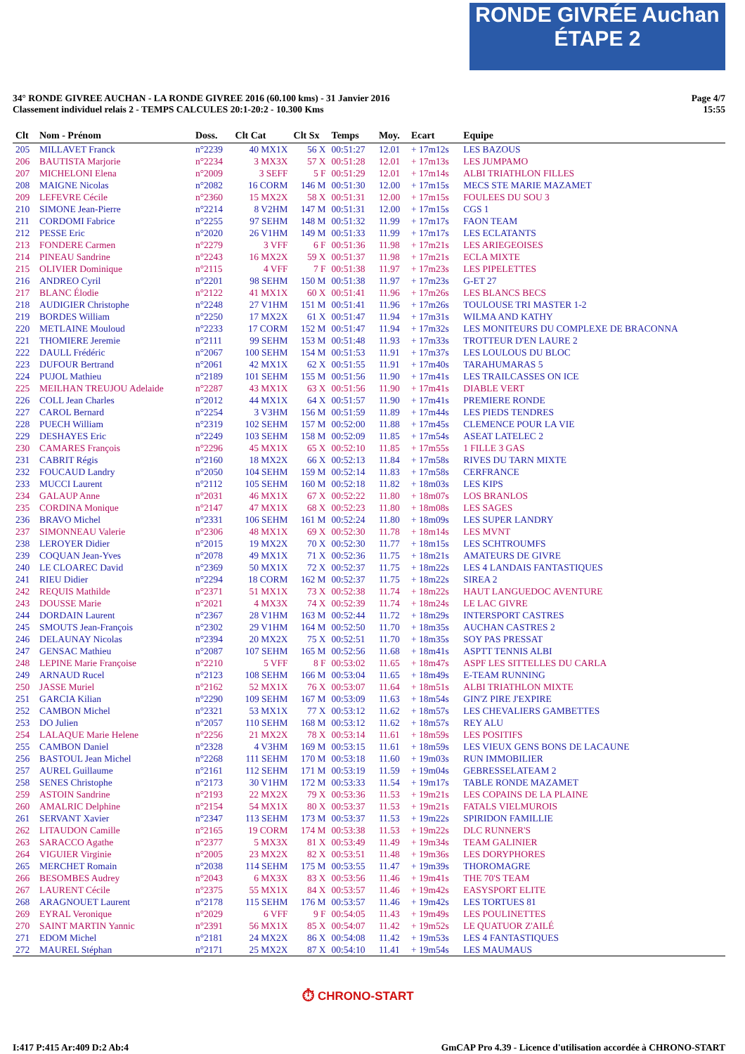RONDE GIVRÉE Auchan
ÉTAPE 2
34° RONDE GIVREE AUCHAN - LA RONDE GIVREE 2016 (60.100 kms) - 31 Janvier 2016
Classement individuel relais 2 - TEMPS CALCULES 20:1-20:2 - 10.300 Kms
Page 4/7
15:55
| Clt | Nom - Prénom | Doss. | Clt Cat | Clt Sx | Temps | Moy. | Ecart | Equipe |
| --- | --- | --- | --- | --- | --- | --- | --- | --- |
| 205 | MILLAVET Franck | n°2239 | 40 MX1X | 56 X | 00:51:27 | 12.01 | + 17m12s | LES BAZOUS |
| 206 | BAUTISTA Marjorie | n°2234 | 3 MX3X | 57 X | 00:51:28 | 12.01 | + 17m13s | LES JUMPAMO |
| 207 | MICHELONI Elena | n°2009 | 3 SEFF | 5 F | 00:51:29 | 12.01 | + 17m14s | ALBI TRIATHLON FILLES |
| 208 | MAIGNE Nicolas | n°2082 | 16 CORM | 146 M | 00:51:30 | 12.00 | + 17m15s | MECS STE MARIE MAZAMET |
| 209 | LEFEVRE Cécile | n°2360 | 15 MX2X | 58 X | 00:51:31 | 12.00 | + 17m15s | FOULEES DU SOU 3 |
| 210 | SIMONE Jean-Pierre | n°2214 | 8 V2HM | 147 M | 00:51:31 | 12.00 | + 17m15s | CGS 1 |
| 211 | CORDOMI Fabrice | n°2255 | 97 SEHM | 148 M | 00:51:32 | 11.99 | + 17m17s | FAON TEAM |
| 212 | PESSE Eric | n°2020 | 26 V1HM | 149 M | 00:51:33 | 11.99 | + 17m17s | LES ECLATANTS |
| 213 | FONDERE Carmen | n°2279 | 3 VFF | 6 F | 00:51:36 | 11.98 | + 17m21s | LES ARIEGEOISES |
| 214 | PINEAU Sandrine | n°2243 | 16 MX2X | 59 X | 00:51:37 | 11.98 | + 17m21s | ECLA MIXTE |
| 215 | OLIVIER Dominique | n°2115 | 4 VFF | 7 F | 00:51:38 | 11.97 | + 17m23s | LES PIPELETTES |
| 216 | ANDREO Cyril | n°2201 | 98 SEHM | 150 M | 00:51:38 | 11.97 | + 17m23s | G-ET 27 |
| 217 | BLANC Élodie | n°2122 | 41 MX1X | 60 X | 00:51:41 | 11.96 | + 17m26s | LES BLANCS BECS |
| 218 | AUDIGIER Christophe | n°2248 | 27 V1HM | 151 M | 00:51:41 | 11.96 | + 17m26s | TOULOUSE TRI MASTER 1-2 |
| 219 | BORDES William | n°2250 | 17 MX2X | 61 X | 00:51:47 | 11.94 | + 17m31s | WILMA AND KATHY |
| 220 | METLAINE Mouloud | n°2233 | 17 CORM | 152 M | 00:51:47 | 11.94 | + 17m32s | LES MONITEURS DU COMPLEXE DE BRACONNA |
| 221 | THOMIERE Jeremie | n°2111 | 99 SEHM | 153 M | 00:51:48 | 11.93 | + 17m33s | TROTTEUR D'EN LAURE 2 |
| 222 | DAULL Frédéric | n°2067 | 100 SEHM | 154 M | 00:51:53 | 11.91 | + 17m37s | LES LOULOUS DU BLOC |
| 223 | DUFOUR Bertrand | n°2061 | 42 MX1X | 62 X | 00:51:55 | 11.91 | + 17m40s | TARAHUMARAS 5 |
| 224 | PUJOL Mathieu | n°2189 | 101 SEHM | 155 M | 00:51:56 | 11.90 | + 17m41s | LES TRAILCASSES ON ICE |
| 225 | MEILHAN TREUJOU Adelaide | n°2287 | 43 MX1X | 63 X | 00:51:56 | 11.90 | + 17m41s | DIABLE VERT |
| 226 | COLL Jean Charles | n°2012 | 44 MX1X | 64 X | 00:51:57 | 11.90 | + 17m41s | PREMIERE RONDE |
| 227 | CAROL Bernard | n°2254 | 3 V3HM | 156 M | 00:51:59 | 11.89 | + 17m44s | LES PIEDS TENDRES |
| 228 | PUECH William | n°2319 | 102 SEHM | 157 M | 00:52:00 | 11.88 | + 17m45s | CLEMENCE POUR LA VIE |
| 229 | DESHAYES Eric | n°2249 | 103 SEHM | 158 M | 00:52:09 | 11.85 | + 17m54s | ASEAT LATELEC 2 |
| 230 | CAMARES François | n°2296 | 45 MX1X | 65 X | 00:52:10 | 11.85 | + 17m55s | 1 FILLE 3 GAS |
| 231 | CABRIT Régis | n°2160 | 18 MX2X | 66 X | 00:52:13 | 11.84 | + 17m58s | RIVES DU TARN MIXTE |
| 232 | FOUCAUD Landry | n°2050 | 104 SEHM | 159 M | 00:52:14 | 11.83 | + 17m58s | CERFRANCE |
| 233 | MUCCI Laurent | n°2112 | 105 SEHM | 160 M | 00:52:18 | 11.82 | + 18m03s | LES KIPS |
| 234 | GALAUP Anne | n°2031 | 46 MX1X | 67 X | 00:52:22 | 11.80 | + 18m07s | LOS BRANLOS |
| 235 | CORDINA Monique | n°2147 | 47 MX1X | 68 X | 00:52:23 | 11.80 | + 18m08s | LES SAGES |
| 236 | BRAVO Michel | n°2331 | 106 SEHM | 161 M | 00:52:24 | 11.80 | + 18m09s | LES SUPER LANDRY |
| 237 | SIMONNEAU Valerie | n°2306 | 48 MX1X | 69 X | 00:52:30 | 11.78 | + 18m14s | LES MVNT |
| 238 | LEROYER Didier | n°2015 | 19 MX2X | 70 X | 00:52:30 | 11.77 | + 18m15s | LES SCHTROUMFS |
| 239 | COQUAN Jean-Yves | n°2078 | 49 MX1X | 71 X | 00:52:36 | 11.75 | + 18m21s | AMATEURS DE GIVRE |
| 240 | LE CLOAREC David | n°2369 | 50 MX1X | 72 X | 00:52:37 | 11.75 | + 18m22s | LES 4 LANDAIS FANTASTIQUES |
| 241 | RIEU Didier | n°2294 | 18 CORM | 162 M | 00:52:37 | 11.75 | + 18m22s | SIREA 2 |
| 242 | REQUIS Mathilde | n°2371 | 51 MX1X | 73 X | 00:52:38 | 11.74 | + 18m22s | HAUT LANGUEDOC AVENTURE |
| 243 | DOUSSE Marie | n°2021 | 4 MX3X | 74 X | 00:52:39 | 11.74 | + 18m24s | LE LAC GIVRE |
| 244 | DORDAIN Laurent | n°2367 | 28 V1HM | 163 M | 00:52:44 | 11.72 | + 18m29s | INTERSPORT CASTRES |
| 245 | SMOUTS Jean-François | n°2302 | 29 V1HM | 164 M | 00:52:50 | 11.70 | + 18m35s | AUCHAN CASTRES 2 |
| 246 | DELAUNAY Nicolas | n°2394 | 20 MX2X | 75 X | 00:52:51 | 11.70 | + 18m35s | SOY PAS PRESSAT |
| 247 | GENSAC Mathieu | n°2087 | 107 SEHM | 165 M | 00:52:56 | 11.68 | + 18m41s | ASPTT TENNIS ALBI |
| 248 | LEPINE Marie Françoise | n°2210 | 5 VFF | 8 F | 00:53:02 | 11.65 | + 18m47s | ASPF LES SITTELLES DU CARLA |
| 249 | ARNAUD Rucel | n°2123 | 108 SEHM | 166 M | 00:53:04 | 11.65 | + 18m49s | E-TEAM RUNNING |
| 250 | JASSE Muriel | n°2162 | 52 MX1X | 76 X | 00:53:07 | 11.64 | + 18m51s | ALBI TRIATHLON MIXTE |
| 251 | GARCIA Kilian | n°2290 | 109 SEHM | 167 M | 00:53:09 | 11.63 | + 18m54s | GIN'Z PIRE J'EXPIRE |
| 252 | CAMBON Michel | n°2321 | 53 MX1X | 77 X | 00:53:12 | 11.62 | + 18m57s | LES CHEVALIERS GAMBETTES |
| 253 | DO Julien | n°2057 | 110 SEHM | 168 M | 00:53:12 | 11.62 | + 18m57s | REY ALU |
| 254 | LALAQUE Marie Helene | n°2256 | 21 MX2X | 78 X | 00:53:14 | 11.61 | + 18m59s | LES POSITIFS |
| 255 | CAMBON Daniel | n°2328 | 4 V3HM | 169 M | 00:53:15 | 11.61 | + 18m59s | LES VIEUX GENS BONS DE LACAUNE |
| 256 | BASTOUL Jean Michel | n°2268 | 111 SEHM | 170 M | 00:53:18 | 11.60 | + 19m03s | RUN IMMOBILIER |
| 257 | AUREL Guillaume | n°2161 | 112 SEHM | 171 M | 00:53:19 | 11.59 | + 19m04s | GEBRESSELATEAM 2 |
| 258 | SENES Christophe | n°2173 | 30 V1HM | 172 M | 00:53:33 | 11.54 | + 19m17s | TABLE RONDE MAZAMET |
| 259 | ASTOIN Sandrine | n°2193 | 22 MX2X | 79 X | 00:53:36 | 11.53 | + 19m21s | LES COPAINS DE LA PLAINE |
| 260 | AMALRIC Delphine | n°2154 | 54 MX1X | 80 X | 00:53:37 | 11.53 | + 19m21s | FATALS VIELMUROIS |
| 261 | SERVANT Xavier | n°2347 | 113 SEHM | 173 M | 00:53:37 | 11.53 | + 19m22s | SPIRIDON FAMILLIE |
| 262 | LITAUDON Camille | n°2165 | 19 CORM | 174 M | 00:53:38 | 11.53 | + 19m22s | DLC RUNNER'S |
| 263 | SARACCO Agathe | n°2377 | 5 MX3X | 81 X | 00:53:49 | 11.49 | + 19m34s | TEAM GALINIER |
| 264 | VIGUIER Virginie | n°2005 | 23 MX2X | 82 X | 00:53:51 | 11.48 | + 19m36s | LES DORYPHORES |
| 265 | MERCHET Romain | n°2038 | 114 SEHM | 175 M | 00:53:55 | 11.47 | + 19m39s | THOROMAGRE |
| 266 | BESOMBES Audrey | n°2043 | 6 MX3X | 83 X | 00:53:56 | 11.46 | + 19m41s | THE 70'S TEAM |
| 267 | LAURENT Cécile | n°2375 | 55 MX1X | 84 X | 00:53:57 | 11.46 | + 19m42s | EASYSPORT ELITE |
| 268 | ARAGNOUET Laurent | n°2178 | 115 SEHM | 176 M | 00:53:57 | 11.46 | + 19m42s | LES TORTUES 81 |
| 269 | EYRAL Veronique | n°2029 | 6 VFF | 9 F | 00:54:05 | 11.43 | + 19m49s | LES POULINETTES |
| 270 | SAINT MARTIN Yannic | n°2391 | 56 MX1X | 85 X | 00:54:07 | 11.42 | + 19m52s | LE QUATUOR Z'AILÉ |
| 271 | EDOM Michel | n°2181 | 24 MX2X | 86 X | 00:54:08 | 11.42 | + 19m53s | LES 4 FANTASTIQUES |
| 272 | MAUREL Stéphan | n°2171 | 25 MX2X | 87 X | 00:54:10 | 11.41 | + 19m54s | LES MAUMAUS |
⏱ CHRONO-START
I:417 P:415 Ar:409 D:2 Ab:4
GmCAP Pro 4.39 - Licence d'utilisation accordée à CHRONO-START